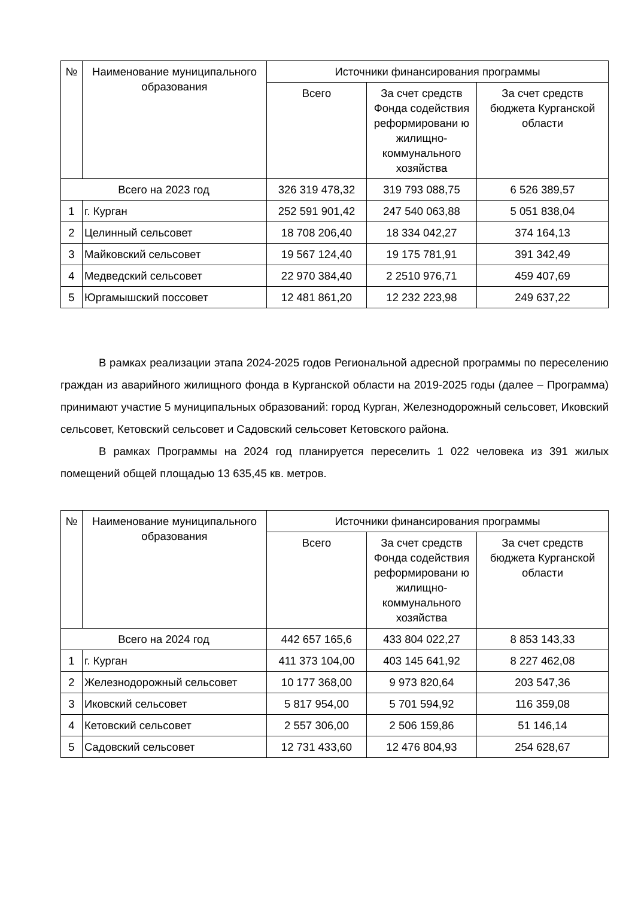| № | Наименование муниципального образования | Источники финансирования программы | | |
| --- | --- | --- | --- | --- |
| | | Всего | За счет средств Фонда содействия реформировани ю жилищно-коммунального хозяйства | За счет средств бюджета Курганской области |
| Всего на 2023 год | | 326 319 478,32 | 319 793 088,75 | 6 526 389,57 |
| 1 | г. Курган | 252 591 901,42 | 247 540 063,88 | 5 051 838,04 |
| 2 | Целинный сельсовет | 18 708 206,40 | 18 334 042,27 | 374 164,13 |
| 3 | Майковский сельсовет | 19 567 124,40 | 19 175 781,91 | 391 342,49 |
| 4 | Медведский сельсовет | 22 970 384,40 | 2 2510 976,71 | 459 407,69 |
| 5 | Юргамышский поссовет | 12 481 861,20 | 12 232 223,98 | 249 637,22 |
В рамках реализации этапа 2024-2025 годов Региональной адресной программы по переселению граждан из аварийного жилищного фонда в Курганской области на 2019-2025 годы (далее – Программа) принимают участие 5 муниципальных образований: город Курган, Железнодорожный сельсовет, Иковский сельсовет, Кетовский сельсовет и Садовский сельсовет Кетовского района.
В рамках Программы на 2024 год планируется переселить 1 022 человека из 391 жилых помещений общей площадью 13 635,45 кв. метров.
| № | Наименование муниципального образования | Источники финансирования программы | | |
| --- | --- | --- | --- | --- |
| | | Всего | За счет средств Фонда содействия реформировани ю жилищно-коммунального хозяйства | За счет средств бюджета Курганской области |
| Всего на 2024 год | | 442 657 165,6 | 433 804 022,27 | 8 853 143,33 |
| 1 | г. Курган | 411 373 104,00 | 403 145 641,92 | 8 227 462,08 |
| 2 | Железнодорожный сельсовет | 10 177 368,00 | 9 973 820,64 | 203 547,36 |
| 3 | Иковский сельсовет | 5 817 954,00 | 5 701 594,92 | 116 359,08 |
| 4 | Кетовский сельсовет | 2 557 306,00 | 2 506 159,86 | 51 146,14 |
| 5 | Садовский сельсовет | 12 731 433,60 | 12 476 804,93 | 254 628,67 |